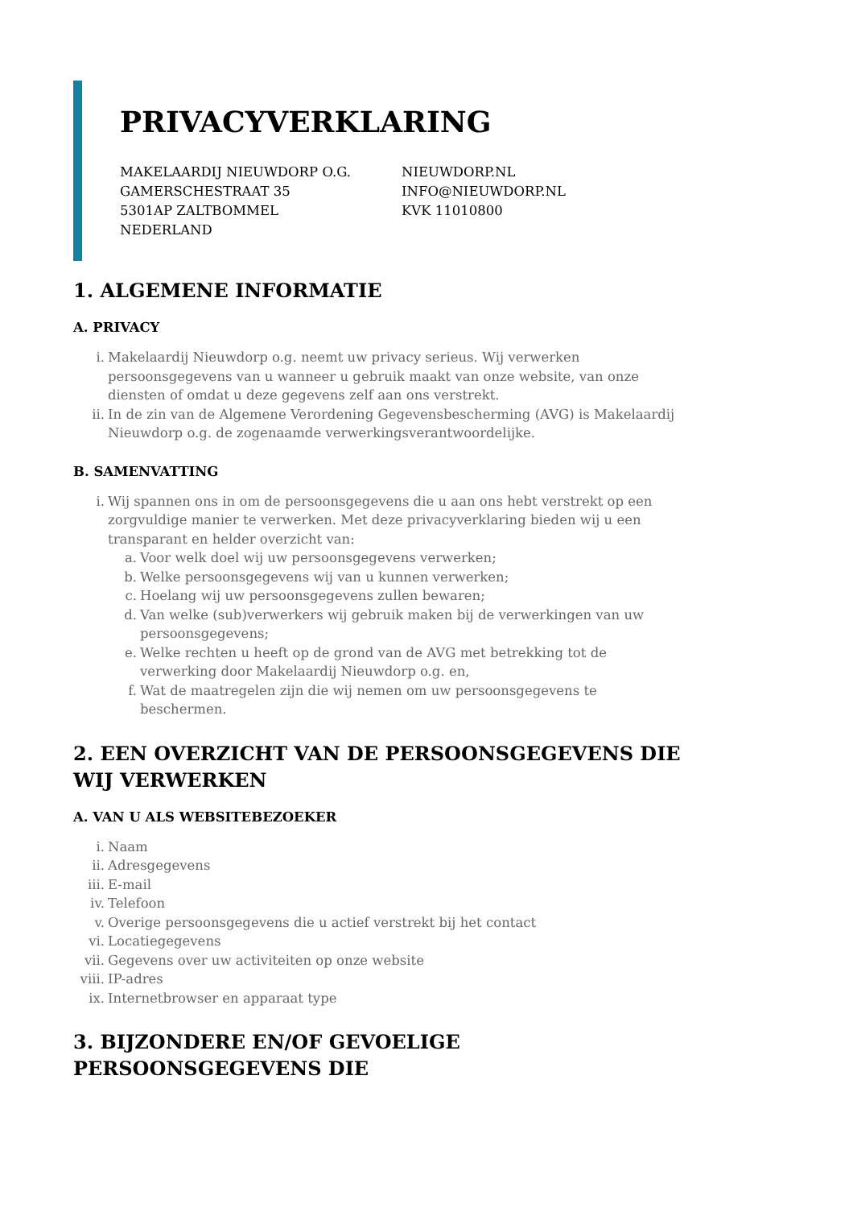PRIVACYVERKLARING
MAKELAARDIJ NIEUWDORP O.G.
GAMERSCHESTRAAT 35
5301AP ZALTBOMMEL
NEDERLAND
NIEUWDORP.NL
INFO@NIEUWDORP.NL
KVK 11010800
1. ALGEMENE INFORMATIE
A. PRIVACY
i. Makelaardij Nieuwdorp o.g. neemt uw privacy serieus. Wij verwerken persoonsgegevens van u wanneer u gebruik maakt van onze website, van onze diensten of omdat u deze gegevens zelf aan ons verstrekt.
ii. In de zin van de Algemene Verordening Gegevensbescherming (AVG) is Makelaardij Nieuwdorp o.g. de zogenaamde verwerkingsverantwoordelijke.
B. SAMENVATTING
i. Wij spannen ons in om de persoonsgegevens die u aan ons hebt verstrekt op een zorgvuldige manier te verwerken. Met deze privacyverklaring bieden wij u een transparant en helder overzicht van:
a. Voor welk doel wij uw persoonsgegevens verwerken;
b. Welke persoonsgegevens wij van u kunnen verwerken;
c. Hoelang wij uw persoonsgegevens zullen bewaren;
d. Van welke (sub)verwerkers wij gebruik maken bij de verwerkingen van uw persoonsgegevens;
e. Welke rechten u heeft op de grond van de AVG met betrekking tot de verwerking door Makelaardij Nieuwdorp o.g. en,
f. Wat de maatregelen zijn die wij nemen om uw persoonsgegevens te beschermen.
2. EEN OVERZICHT VAN DE PERSOONSGEGEVENS DIE WIJ VERWERKEN
A. VAN U ALS WEBSITEBEZOEKER
i. Naam
ii. Adresgegevens
iii. E-mail
iv. Telefoon
v. Overige persoonsgegevens die u actief verstrekt bij het contact
vi. Locatiegegevens
vii. Gegevens over uw activiteiten op onze website
viii. IP-adres
ix. Internetbrowser en apparaat type
3. BIJZONDERE EN/OF GEVOELIGE PERSOONSGEGEVENS DIE